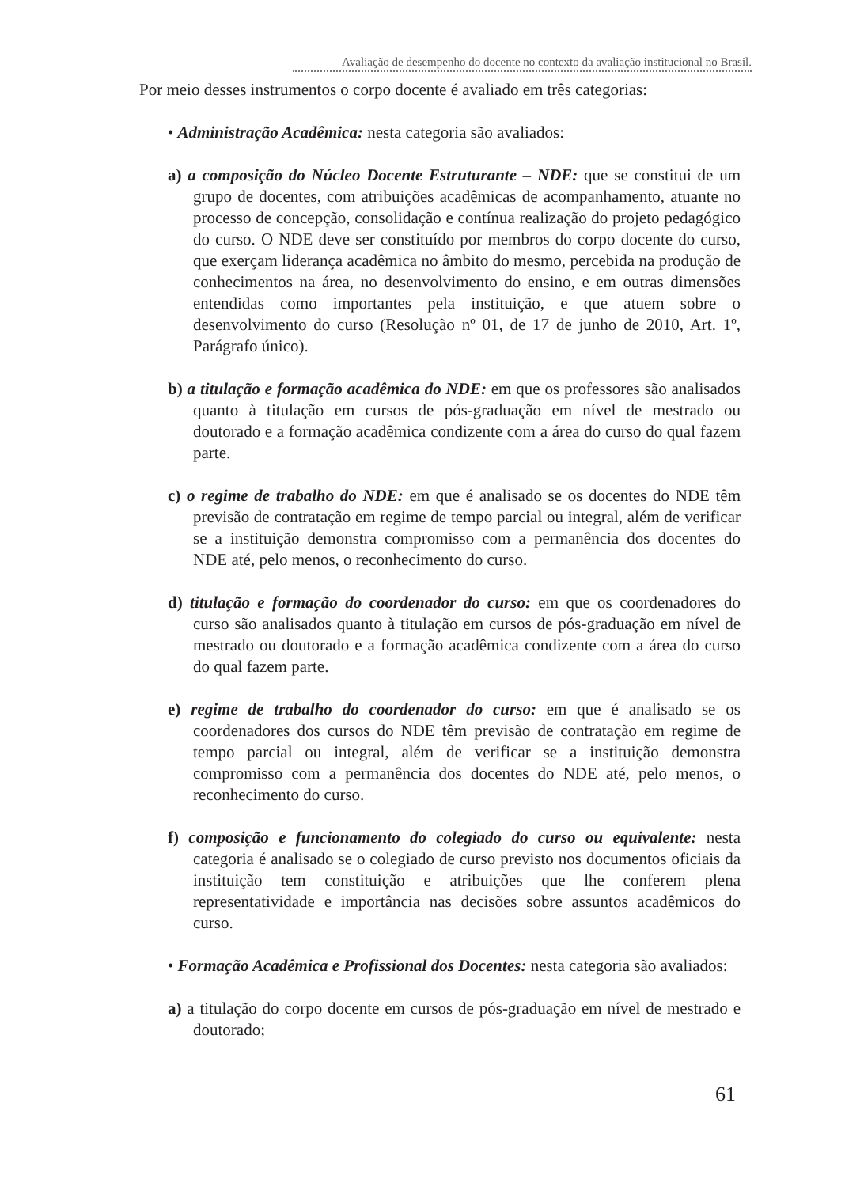Avaliação de desempenho do docente no contexto da avaliação institucional no Brasil.
Por meio desses instrumentos o corpo docente é avaliado em três categorias:
• Administração Acadêmica: nesta categoria são avaliados:
a) a composição do Núcleo Docente Estruturante – NDE: que se constitui de um grupo de docentes, com atribuições acadêmicas de acompanhamento, atuante no processo de concepção, consolidação e contínua realização do projeto pedagógico do curso. O NDE deve ser constituído por membros do corpo docente do curso, que exerçam liderança acadêmica no âmbito do mesmo, percebida na produção de conhecimentos na área, no desenvolvimento do ensino, e em outras dimensões entendidas como importantes pela instituição, e que atuem sobre o desenvolvimento do curso (Resolução nº 01, de 17 de junho de 2010, Art. 1º, Parágrafo único).
b) a titulação e formação acadêmica do NDE: em que os professores são analisados quanto à titulação em cursos de pós-graduação em nível de mestrado ou doutorado e a formação acadêmica condizente com a área do curso do qual fazem parte.
c) o regime de trabalho do NDE: em que é analisado se os docentes do NDE têm previsão de contratação em regime de tempo parcial ou integral, além de verificar se a instituição demonstra compromisso com a permanência dos docentes do NDE até, pelo menos, o reconhecimento do curso.
d) titulação e formação do coordenador do curso: em que os coordenadores do curso são analisados quanto à titulação em cursos de pós-graduação em nível de mestrado ou doutorado e a formação acadêmica condizente com a área do curso do qual fazem parte.
e) regime de trabalho do coordenador do curso: em que é analisado se os coordenadores dos cursos do NDE têm previsão de contratação em regime de tempo parcial ou integral, além de verificar se a instituição demonstra compromisso com a permanência dos docentes do NDE até, pelo menos, o reconhecimento do curso.
f) composição e funcionamento do colegiado do curso ou equivalente: nesta categoria é analisado se o colegiado de curso previsto nos documentos oficiais da instituição tem constituição e atribuições que lhe conferem plena representatividade e importância nas decisões sobre assuntos acadêmicos do curso.
• Formação Acadêmica e Profissional dos Docentes: nesta categoria são avaliados:
a) a titulação do corpo docente em cursos de pós-graduação em nível de mestrado e doutorado;
61